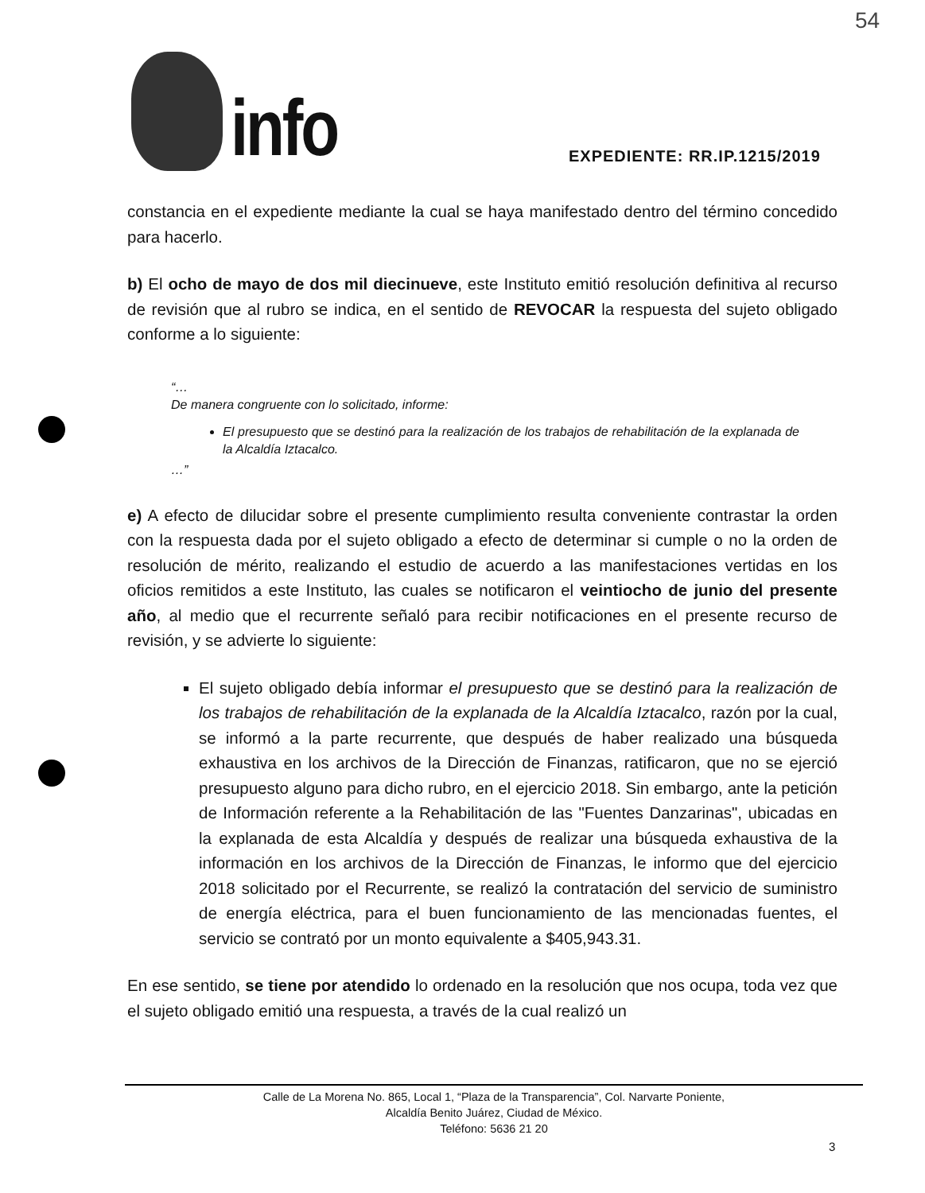info
54
EXPEDIENTE: RR.IP.1215/2019
constancia en el expediente mediante la cual se haya manifestado dentro del término concedido para hacerlo.
b) El ocho de mayo de dos mil diecinueve, este Instituto emitió resolución definitiva al recurso de revisión que al rubro se indica, en el sentido de REVOCAR la respuesta del sujeto obligado conforme a lo siguiente:
“…
De manera congruente con lo solicitado, informe:
El presupuesto que se destinó para la realización de los trabajos de rehabilitación de la explanada de la Alcaldía Iztacalco.
…”
e) A efecto de dilucidar sobre el presente cumplimiento resulta conveniente contrastar la orden con la respuesta dada por el sujeto obligado a efecto de determinar si cumple o no la orden de resolución de mérito, realizando el estudio de acuerdo a las manifestaciones vertidas en los oficios remitidos a este Instituto, las cuales se notificaron el veintiocho de junio del presente año, al medio que el recurrente señaló para recibir notificaciones en el presente recurso de revisión, y se advierte lo siguiente:
El sujeto obligado debía informar el presupuesto que se destinó para la realización de los trabajos de rehabilitación de la explanada de la Alcaldía Iztacalco, razón por la cual, se informó a la parte recurrente, que después de haber realizado una búsqueda exhaustiva en los archivos de la Dirección de Finanzas, ratificaron, que no se ejerció presupuesto alguno para dicho rubro, en el ejercicio 2018. Sin embargo, ante la petición de Información referente a la Rehabilitación de las "Fuentes Danzarinas", ubicadas en la explanada de esta Alcaldía y después de realizar una búsqueda exhaustiva de la información en los archivos de la Dirección de Finanzas, le informo que del ejercicio 2018 solicitado por el Recurrente, se realizó la contratación del servicio de suministro de energía eléctrica, para el buen funcionamiento de las mencionadas fuentes, el servicio se contrató por un monto equivalente a $405,943.31.
En ese sentido, se tiene por atendido lo ordenado en la resolución que nos ocupa, toda vez que el sujeto obligado emitió una respuesta, a través de la cual realizó un
Calle de La Morena No. 865, Local 1, “Plaza de la Transparencia”, Col. Narvarte Poniente,
Alcaldía Benito Juárez, Ciudad de México.
Teléfono: 5636 21 20
3